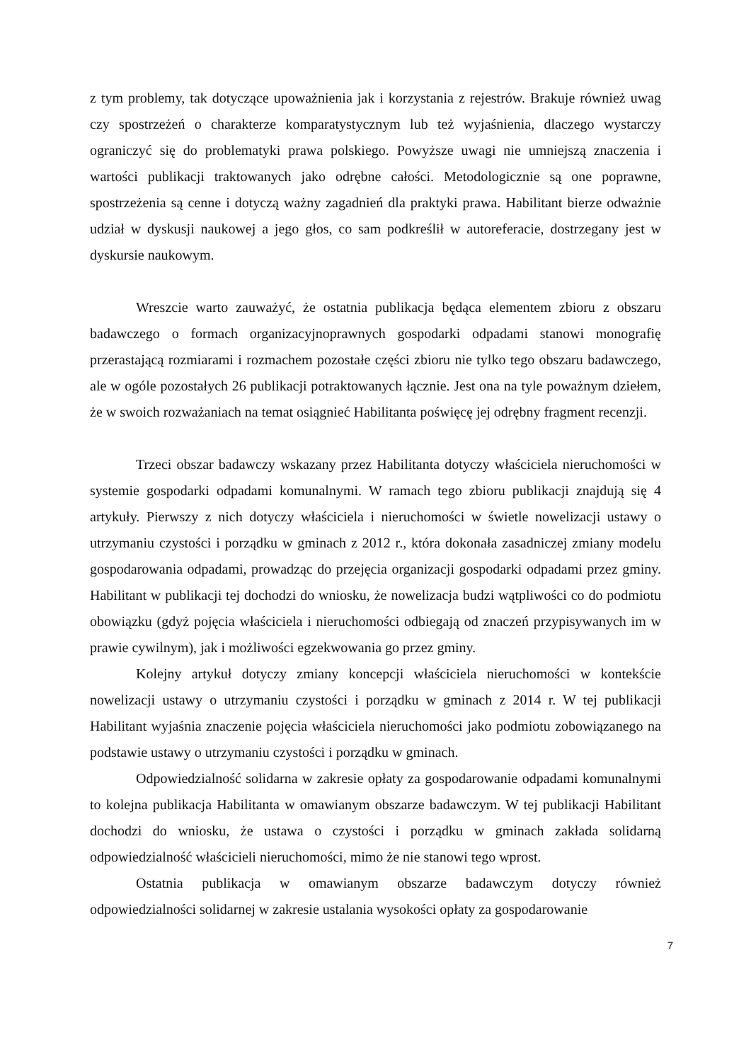z tym problemy, tak dotyczące upoważnienia jak i korzystania z rejestrów. Brakuje również uwag czy spostrzeżeń o charakterze komparatystycznym lub też wyjaśnienia, dlaczego wystarczy ograniczyć się do problematyki prawa polskiego. Powyższe uwagi nie umniejszą znaczenia i wartości publikacji traktowanych jako odrębne całości. Metodologicznie są one poprawne, spostrzeżenia są cenne i dotyczą ważny zagadnień dla praktyki prawa. Habilitant bierze odważnie udział w dyskusji naukowej a jego głos, co sam podkreślił w autoreferacie, dostrzegany jest w dyskursie naukowym.
Wreszcie warto zauważyć, że ostatnia publikacja będąca elementem zbioru z obszaru badawczego o formach organizacyjnoprawnych gospodarki odpadami stanowi monografię przerastającą rozmiarami i rozmachem pozostałe części zbioru nie tylko tego obszaru badawczego, ale w ogóle pozostałych 26 publikacji potraktowanych łącznie. Jest ona na tyle poważnym dziełem, że w swoich rozważaniach na temat osiągnieć Habilitanta poświęcę jej odrębny fragment recenzji.
Trzeci obszar badawczy wskazany przez Habilitanta dotyczy właściciela nieruchomości w systemie gospodarki odpadami komunalnymi. W ramach tego zbioru publikacji znajdują się 4 artykuły. Pierwszy z nich dotyczy właściciela i nieruchomości w świetle nowelizacji ustawy o utrzymaniu czystości i porządku w gminach z 2012 r., która dokonała zasadniczej zmiany modelu gospodarowania odpadami, prowadząc do przejęcia organizacji gospodarki odpadami przez gminy. Habilitant w publikacji tej dochodzi do wniosku, że nowelizacja budzi wątpliwości co do podmiotu obowiązku (gdyż pojęcia właściciela i nieruchomości odbiegają od znaczeń przypisywanych im w prawie cywilnym), jak i możliwości egzekwowania go przez gminy.
Kolejny artykuł dotyczy zmiany koncepcji właściciela nieruchomości w kontekście nowelizacji ustawy o utrzymaniu czystości i porządku w gminach z 2014 r. W tej publikacji Habilitant wyjaśnia znaczenie pojęcia właściciela nieruchomości jako podmiotu zobowiązanego na podstawie ustawy o utrzymaniu czystości i porządku w gminach.
Odpowiedzialność solidarna w zakresie opłaty za gospodarowanie odpadami komunalnymi to kolejna publikacja Habilitanta w omawianym obszarze badawczym. W tej publikacji Habilitant dochodzi do wniosku, że ustawa o czystości i porządku w gminach zakłada solidarną odpowiedzialność właścicieli nieruchomości, mimo że nie stanowi tego wprost.
Ostatnia publikacja w omawianym obszarze badawczym dotyczy również odpowiedzialności solidarnej w zakresie ustalania wysokości opłaty za gospodarowanie
7